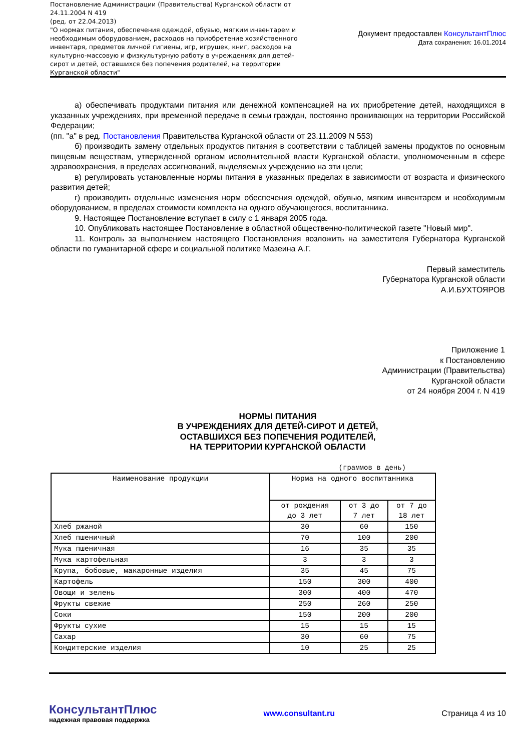Постановление Администрации (Правительства) Курганской области от 24.11.2004 N 419
(ред. от 22.04.2013)
"О нормах питания, обеспечения одеждой, обувью, мягким инвентарем и необходимым оборудованием, расходов на приобретение хозяйственного инвентаря, предметов личной гигиены, игр, игрушек, книг, расходов на культурно-массовую и физкультурную работу в учреждениях для детей-сирот и детей, оставшихся без попечения родителей, на территории Курганской области"
Документ предоставлен КонсультантПлюс
Дата сохранения: 16.01.2014
а) обеспечивать продуктами питания или денежной компенсацией на их приобретение детей, находящихся в указанных учреждениях, при временной передаче в семьи граждан, постоянно проживающих на территории Российской Федерации;
(пп. "а" в ред. Постановления Правительства Курганской области от 23.11.2009 N 553)
б) производить замену отдельных продуктов питания в соответствии с таблицей замены продуктов по основным пищевым веществам, утвержденной органом исполнительной власти Курганской области, уполномоченным в сфере здравоохранения, в пределах ассигнований, выделяемых учреждению на эти цели;
в) регулировать установленные нормы питания в указанных пределах в зависимости от возраста и физического развития детей;
г) производить отдельные изменения норм обеспечения одеждой, обувью, мягким инвентарем и необходимым оборудованием, в пределах стоимости комплекта на одного обучающегося, воспитанника.
9. Настоящее Постановление вступает в силу с 1 января 2005 года.
10. Опубликовать настоящее Постановление в областной общественно-политической газете "Новый мир".
11. Контроль за выполнением настоящего Постановления возложить на заместителя Губернатора Курганской области по гуманитарной сфере и социальной политике Мазеина А.Г.
Первый заместитель
Губернатора Курганской области
А.И.БУХТОЯРОВ
Приложение 1
к Постановлению
Администрации (Правительства)
Курганской области
от 24 ноября 2004 г. N 419
НОРМЫ ПИТАНИЯ
В УЧРЕЖДЕНИЯХ ДЛЯ ДЕТЕЙ-СИРОТ И ДЕТЕЙ,
ОСТАВШИХСЯ БЕЗ ПОПЕЧЕНИЯ РОДИТЕЛЕЙ,
НА ТЕРРИТОРИИ КУРГАНСКОЙ ОБЛАСТИ
(граммов в день)
| Наименование продукции | Норма на одного воспитанника | | |
| --- | --- | --- | --- |
| | от рождения до 3 лет | от 3 до 7 лет | от 7 до 18 лет |
| Хлеб ржаной | 30 | 60 | 150 |
| Хлеб пшеничный | 70 | 100 | 200 |
| Мука пшеничная | 16 | 35 | 35 |
| Мука картофельная | 3 | 3 | 3 |
| Крупа, бобовые, макаронные изделия | 35 | 45 | 75 |
| Картофель | 150 | 300 | 400 |
| Овощи и зелень | 300 | 400 | 470 |
| Фрукты свежие | 250 | 260 | 250 |
| Соки | 150 | 200 | 200 |
| Фрукты сухие | 15 | 15 | 15 |
| Сахар | 30 | 60 | 75 |
| Кондитерские изделия | 10 | 25 | 25 |
КонсультантПлюс
надежная правовая поддержка
www.consultant.ru Страница 4 из 10